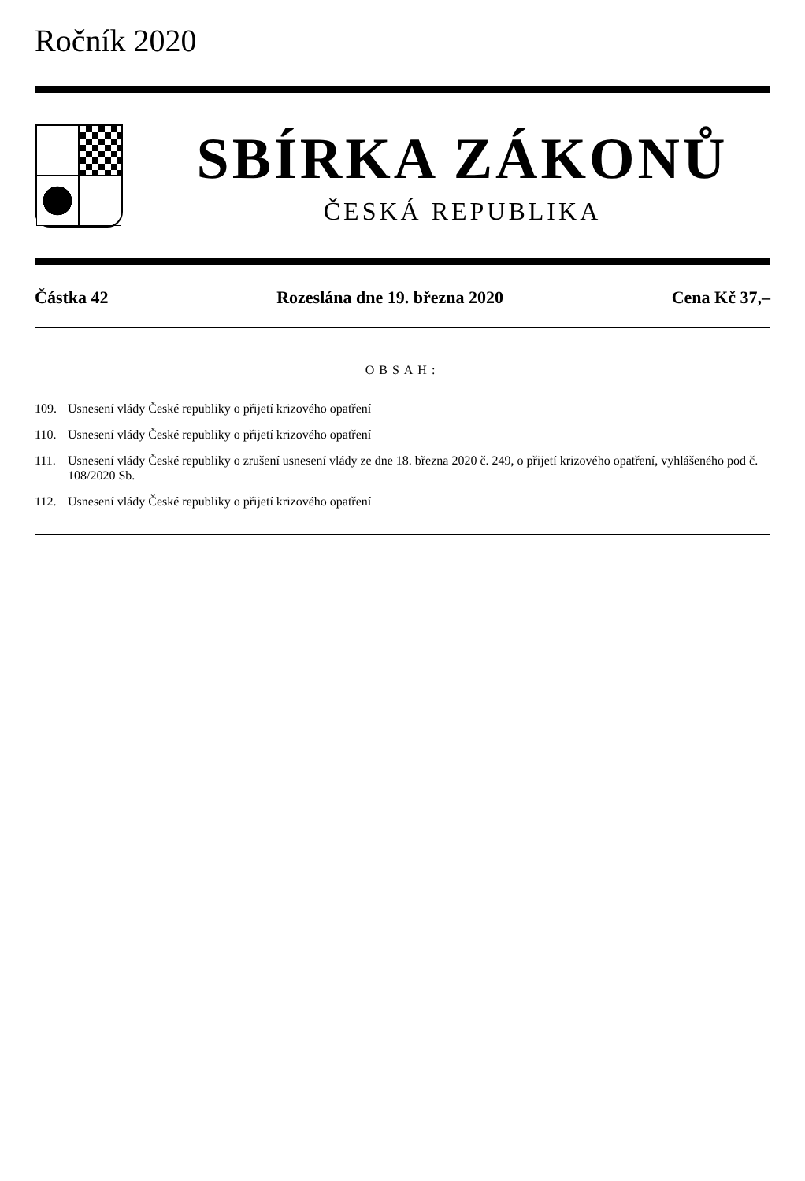Ročník 2020
SBÍRKA ZÁKONŮ
ČESKÁ REPUBLIKA
Částka 42 Rozeslána dne 19. března 2020 Cena Kč 37,–
OBSAH:
109. Usnesení vlády České republiky o přijetí krizového opatření
110. Usnesení vlády České republiky o přijetí krizového opatření
111. Usnesení vlády České republiky o zrušení usnesení vlády ze dne 18. března 2020 č. 249, o přijetí krizového opatření, vyhlášeného pod č. 108/2020 Sb.
112. Usnesení vlády České republiky o přijetí krizového opatření